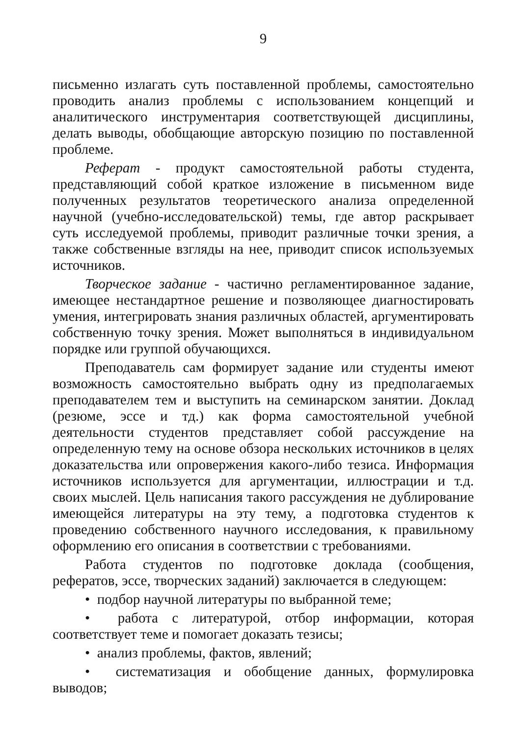9
письменно излагать суть поставленной проблемы, самостоятельно проводить анализ проблемы с использованием концепций и аналитического инструментария соответствующей дисциплины, делать выводы, обобщающие авторскую позицию по поставленной проблеме.
Реферат - продукт самостоятельной работы студента, представляющий собой краткое изложение в письменном виде полученных результатов теоретического анализа определенной научной (учебно-исследовательской) темы, где автор раскрывает суть исследуемой проблемы, приводит различные точки зрения, а также собственные взгляды на нее, приводит список используемых источников.
Творческое задание - частично регламентированное задание, имеющее нестандартное решение и позволяющее диагностировать умения, интегрировать знания различных областей, аргументировать собственную точку зрения. Может выполняться в индивидуальном порядке или группой обучающихся.
Преподаватель сам формирует задание или студенты имеют возможность самостоятельно выбрать одну из предполагаемых преподавателем тем и выступить на семинарском занятии. Доклад (резюме, эссе и тд.) как форма самостоятельной учебной деятельности студентов представляет собой рассуждение на определенную тему на основе обзора нескольких источников в целях доказательства или опровержения какого-либо тезиса. Информация источников используется для аргументации, иллюстрации и т.д. своих мыслей. Цель написания такого рассуждения не дублирование имеющейся литературы на эту тему, а подготовка студентов к проведению собственного научного исследования, к правильному оформлению его описания в соответствии с требованиями.
Работа студентов по подготовке доклада (сообщения, рефератов, эссе, творческих заданий) заключается в следующем:
• подбор научной литературы по выбранной теме;
• работа с литературой, отбор информации, которая соответствует теме и помогает доказать тезисы;
• анализ проблемы, фактов, явлений;
• систематизация и обобщение данных, формулировка выводов;